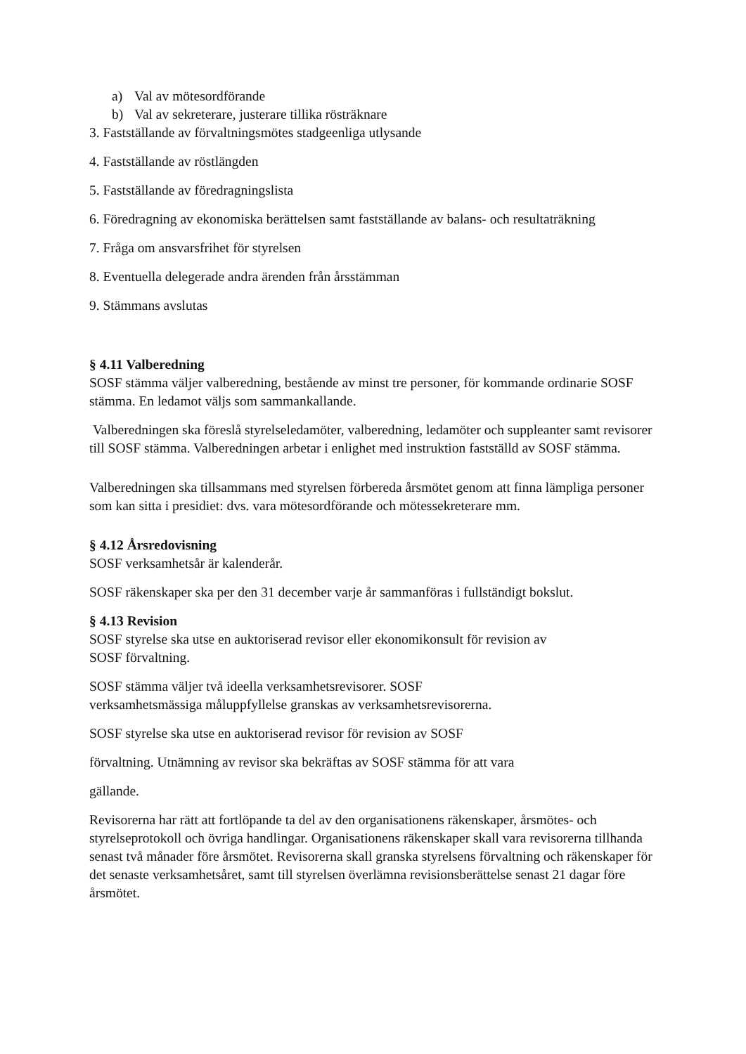a) Val av mötesordförande
b) Val av sekreterare, justerare tillika rösträknare
3. Fastställande av förvaltningsmötes stadgeenliga utlysande
4. Fastställande av röstlängden
5. Fastställande av föredragningslista
6. Föredragning av ekonomiska berättelsen samt fastställande av balans- och resultaträkning
7. Fråga om ansvarsfrihet för styrelsen
8. Eventuella delegerade andra ärenden från årsstämman
9. Stämmans avslutas
§ 4.11 Valberedning
SOSF stämma väljer valberedning, bestående av minst tre personer, för kommande ordinarie SOSF stämma. En ledamot väljs som sammankallande.
Valberedningen ska föreslå styrelseledamöter, valberedning, ledamöter och suppleanter samt revisorer till SOSF stämma. Valberedningen arbetar i enlighet med instruktion fastställd av SOSF stämma.
Valberedningen ska tillsammans med styrelsen förbereda årsmötet genom att finna lämpliga personer som kan sitta i presidiet: dvs. vara mötesordförande och mötessekreterare mm.
§ 4.12 Årsredovisning
SOSF verksamhetsår är kalenderår.
SOSF räkenskaper ska per den 31 december varje år sammanföras i fullständigt bokslut.
§ 4.13 Revision
SOSF styrelse ska utse en auktoriserad revisor eller ekonomikonsult för revision av
SOSF förvaltning.
SOSF stämma väljer två ideella verksamhetsrevisorer. SOSF
verksamhetsmässiga måluppfyllelse granskas av verksamhetsrevisorerna.
SOSF styrelse ska utse en auktoriserad revisor för revision av SOSF
förvaltning. Utnämning av revisor ska bekräftas av SOSF stämma för att vara
gällande.
Revisorerna har rätt att fortlöpande ta del av den organisationens räkenskaper, årsmötes- och styrelseprotokoll och övriga handlingar. Organisationens räkenskaper skall vara revisorerna tillhanda senast två månader före årsmötet. Revisorerna skall granska styrelsens förvaltning och räkenskaper för det senaste verksamhetsåret, samt till styrelsen överlämna revisionsberättelse senast 21 dagar före årsmötet.